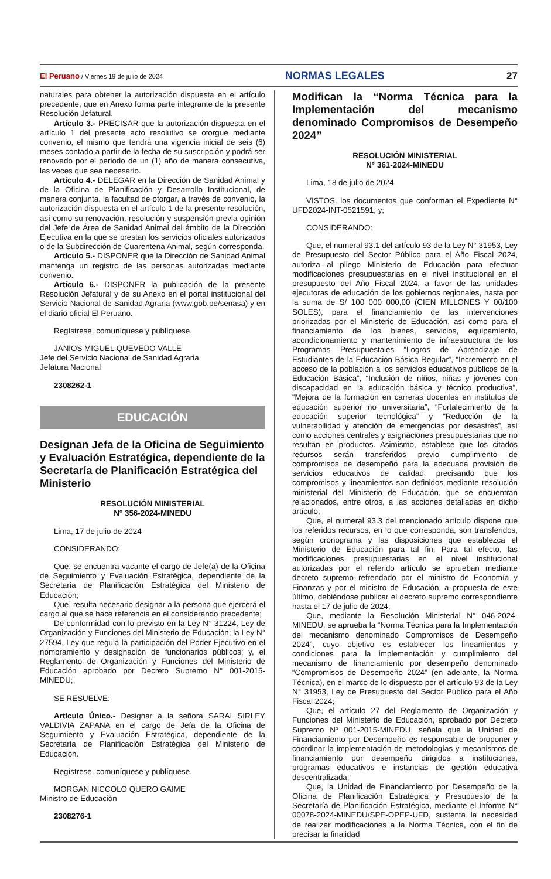El Peruano / Viernes 19 de julio de 2024 NORMAS LEGALES 27
naturales para obtener la autorización dispuesta en el artículo precedente, que en Anexo forma parte integrante de la presente Resolución Jefatural.
Artículo 3.- PRECISAR que la autorización dispuesta en el artículo 1 del presente acto resolutivo se otorgue mediante convenio, el mismo que tendrá una vigencia inicial de seis (6) meses contado a partir de la fecha de su suscripción y podrá ser renovado por el periodo de un (1) año de manera consecutiva, las veces que sea necesario.
Artículo 4.- DELEGAR en la Dirección de Sanidad Animal y de la Oficina de Planificación y Desarrollo Institucional, de manera conjunta, la facultad de otorgar, a través de convenio, la autorización dispuesta en el artículo 1 de la presente resolución, así como su renovación, resolución y suspensión previa opinión del Jefe de Área de Sanidad Animal del ámbito de la Dirección Ejecutiva en la que se prestan los servicios oficiales autorizados o de la Subdirección de Cuarentena Animal, según corresponda.
Artículo 5.- DISPONER que la Dirección de Sanidad Animal mantenga un registro de las personas autorizadas mediante convenio.
Artículo 6.- DISPONER la publicación de la presente Resolución Jefatural y de su Anexo en el portal institucional del Servicio Nacional de Sanidad Agraria (www.gob.pe/senasa) y en el diario oficial El Peruano.
Regístrese, comuníquese y publíquese.
JANIOS MIGUEL QUEVEDO VALLE
Jefe del Servicio Nacional de Sanidad Agraria
Jefatura Nacional
2308262-1
EDUCACIÓN
Designan Jefa de la Oficina de Seguimiento y Evaluación Estratégica, dependiente de la Secretaría de Planificación Estratégica del Ministerio
RESOLUCIÓN MINISTERIAL
N° 356-2024-MINEDU
Lima, 17 de julio de 2024
CONSIDERANDO:
Que, se encuentra vacante el cargo de Jefe(a) de la Oficina de Seguimiento y Evaluación Estratégica, dependiente de la Secretaría de Planificación Estratégica del Ministerio de Educación;
Que, resulta necesario designar a la persona que ejercerá el cargo al que se hace referencia en el considerando precedente;
De conformidad con lo previsto en la Ley N° 31224, Ley de Organización y Funciones del Ministerio de Educación; la Ley N° 27594, Ley que regula la participación del Poder Ejecutivo en el nombramiento y designación de funcionarios públicos; y, el Reglamento de Organización y Funciones del Ministerio de Educación aprobado por Decreto Supremo N° 001-2015-MINEDU;
SE RESUELVE:
Artículo Único.- Designar a la señora SARAI SIRLEY VALDIVIA ZAPANA en el cargo de Jefa de la Oficina de Seguimiento y Evaluación Estratégica, dependiente de la Secretaría de Planificación Estratégica del Ministerio de Educación.
Regístrese, comuníquese y publíquese.
MORGAN NICCOLO QUERO GAIME
Ministro de Educación
2308276-1
Modifican la “Norma Técnica para la Implementación del mecanismo denominado Compromisos de Desempeño 2024”
RESOLUCIÓN MINISTERIAL
N° 361-2024-MINEDU
Lima, 18 de julio de 2024
VISTOS, los documentos que conforman el Expediente N° UFD2024-INT-0521591; y;
CONSIDERANDO:
Que, el numeral 93.1 del artículo 93 de la Ley N° 31953, Ley de Presupuesto del Sector Público para el Año Fiscal 2024, autoriza al pliego Ministerio de Educación para efectuar modificaciones presupuestarias en el nivel institucional en el presupuesto del Año Fiscal 2024, a favor de las unidades ejecutoras de educación de los gobiernos regionales, hasta por la suma de S/ 100 000 000,00 (CIEN MILLONES Y 00/100 SOLES), para el financiamiento de las intervenciones priorizadas por el Ministerio de Educación, así como para el financiamiento de los bienes, servicios, equipamiento, acondicionamiento y mantenimiento de infraestructura de los Programas Presupuestales “Logros de Aprendizaje de Estudiantes de la Educación Básica Regular”, “Incremento en el acceso de la población a los servicios educativos públicos de la Educación Básica”, “Inclusión de niños, niñas y jóvenes con discapacidad en la educación básica y técnico productiva”, “Mejora de la formación en carreras docentes en institutos de educación superior no universitaria”, “Fortalecimiento de la educación superior tecnológica” y “Reducción de la vulnerabilidad y atención de emergencias por desastres”, así como acciones centrales y asignaciones presupuestarias que no resultan en productos. Asimismo, establece que los citados recursos serán transferidos previo cumplimiento de compromisos de desempeño para la adecuada provisión de servicios educativos de calidad, precisando que los compromisos y lineamientos son definidos mediante resolución ministerial del Ministerio de Educación, que se encuentran relacionados, entre otros, a las acciones detalladas en dicho artículo;
Que, el numeral 93.3 del mencionado artículo dispone que los referidos recursos, en lo que corresponda, son transferidos, según cronograma y las disposiciones que establezca el Ministerio de Educación para tal fin. Para tal efecto, las modificaciones presupuestarias en el nivel institucional autorizadas por el referido artículo se aprueban mediante decreto supremo refrendado por el ministro de Economía y Finanzas y por el ministro de Educación, a propuesta de este último, debiéndose publicar el decreto supremo correspondiente hasta el 17 de julio de 2024;
Que, mediante la Resolución Ministerial N° 046-2024-MINEDU, se aprueba la “Norma Técnica para la Implementación del mecanismo denominado Compromisos de Desempeño 2024”, cuyo objetivo es establecer los lineamientos y condiciones para la implementación y cumplimiento del mecanismo de financiamiento por desempeño denominado “Compromisos de Desempeño 2024” (en adelante, la Norma Técnica), en el marco de lo dispuesto por el artículo 93 de la Ley N° 31953, Ley de Presupuesto del Sector Público para el Año Fiscal 2024;
Que, el artículo 27 del Reglamento de Organización y Funciones del Ministerio de Educación, aprobado por Decreto Supremo Nº 001-2015-MINEDU, señala que la Unidad de Financiamiento por Desempeño es responsable de proponer y coordinar la implementación de metodologías y mecanismos de financiamiento por desempeño dirigidos a instituciones, programas educativos e instancias de gestión educativa descentralizada;
Que, la Unidad de Financiamiento por Desempeño de la Oficina de Planificación Estratégica y Presupuesto de la Secretaría de Planificación Estratégica, mediante el Informe N° 00078-2024-MINEDU/SPE-OPEP-UFD, sustenta la necesidad de realizar modificaciones a la Norma Técnica, con el fin de precisar la finalidad